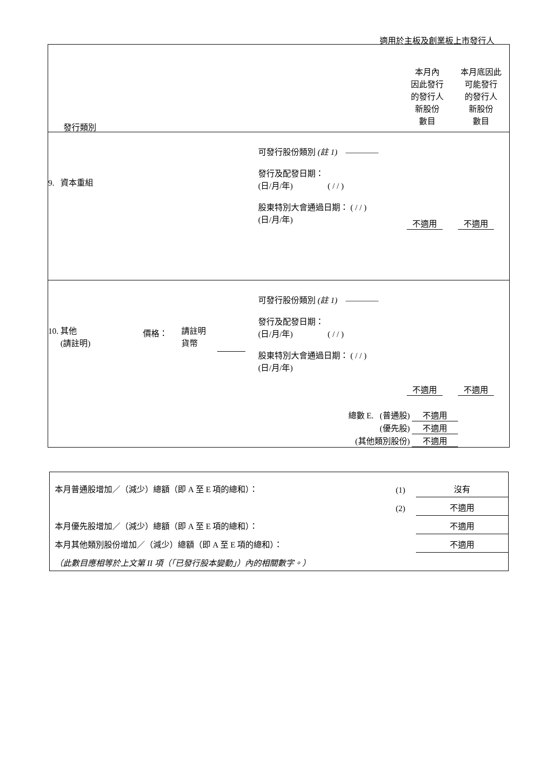適用於主板及創業板上市發行人
| 發行類別 本月內 因此發行 的發行人 新股份 數目 本月底因此 可能發行 的發行人 新股份 數目 |
| 9. 資本重組 可發行股份類別 (註 1) ———— 發行及配發日期： (日/月/年) ( / / ) 股東特別大會通過日期： ( / / ) (日/月/年) 不適用 不適用 |
| 10. 其他 (請註明) 價格： 請註明 貨幣 可發行股份類別 (註 1) ———— 發行及配發日期： (日/月/年) ( / / ) 股東特別大會通過日期： ( / / ) (日/月/年) 不適用 不適用 總數 E. (普通股) 不適用 (優先股) 不適用 (其他類別股份) 不適用 |
| 本月普通股增加／（減少）總額（即 A 至 E 項的總和）： | (1) | 沒有 |
| | (2) | 不適用 |
| 本月優先股增加／（減少）總額（即 A 至 E 項的總和）： | | 不適用 |
| 本月其他類別股份增加／（減少）總額（即 A 至 E 項的總和）： | | 不適用 |
| （此數目應相等於上文第 II 項（「已發行股本變動」）內的相關數字。） | | |